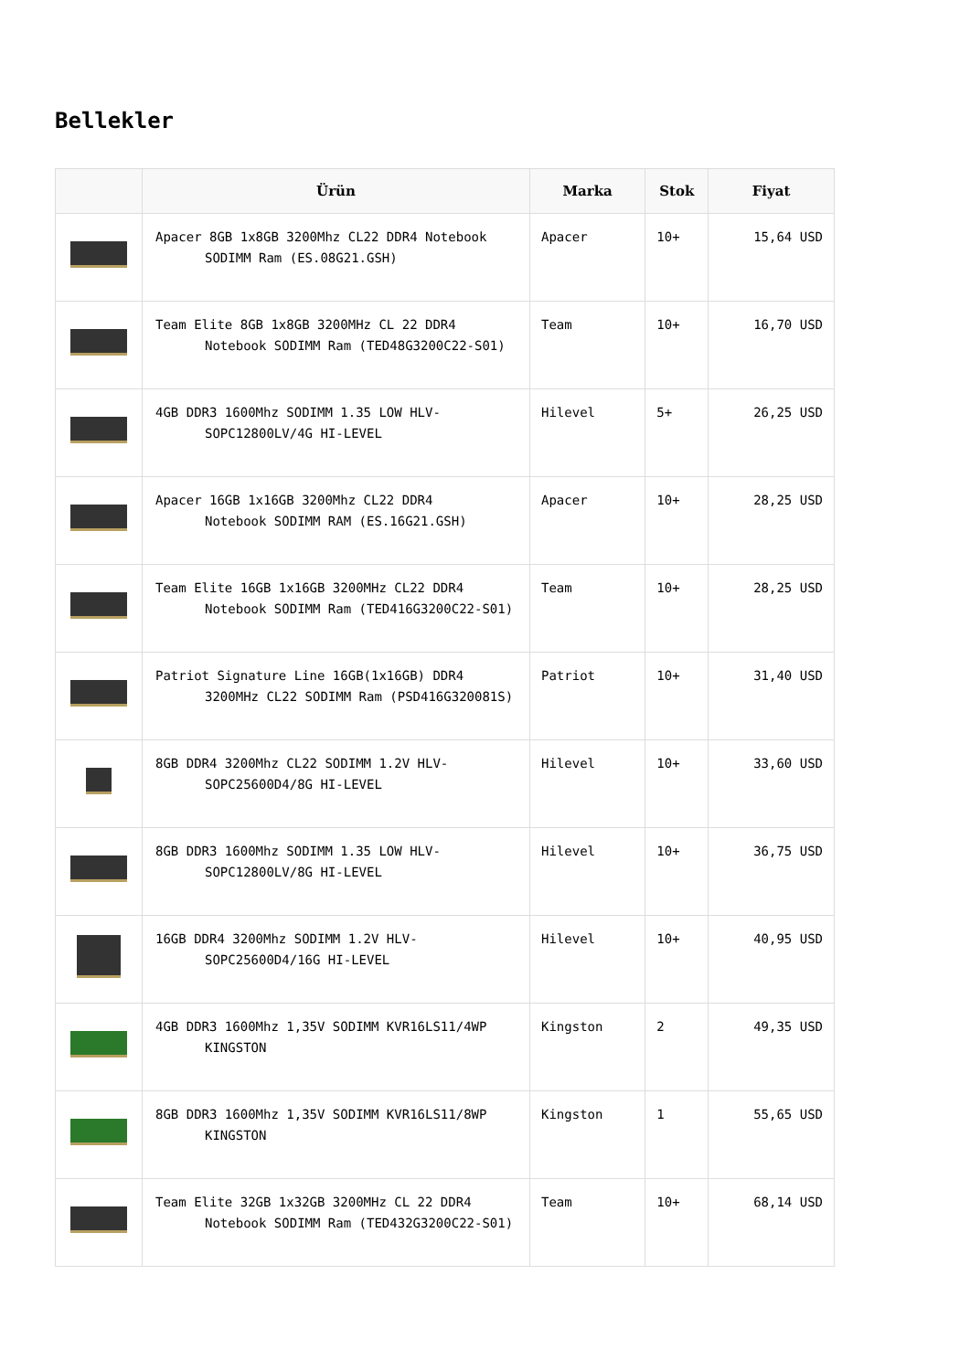Bellekler
| | Ürün | Marka | Stok | Fiyat |
| --- | --- | --- | --- | --- |
| | Apacer 8GB 1x8GB 3200Mhz CL22 DDR4 Notebook SODIMM Ram (ES.08G21.GSH) | Apacer | 10+ | 15,64 USD |
| | Team Elite 8GB 1x8GB 3200MHz CL 22 DDR4 Notebook SODIMM Ram (TED48G3200C22-S01) | Team | 10+ | 16,70 USD |
| | 4GB DDR3 1600Mhz SODIMM 1.35 LOW HLV- SOPC12800LV/4G HI-LEVEL | Hilevel | 5+ | 26,25 USD |
| | Apacer 16GB 1x16GB 3200Mhz CL22 DDR4 Notebook SODIMM RAM (ES.16G21.GSH) | Apacer | 10+ | 28,25 USD |
| | Team Elite 16GB 1x16GB 3200MHz CL22 DDR4 Notebook SODIMM Ram (TED416G3200C22-S01) | Team | 10+ | 28,25 USD |
| | Patriot Signature Line 16GB(1x16GB) DDR4 3200MHz CL22 SODIMM Ram (PSD416G320081S) | Patriot | 10+ | 31,40 USD |
| | 8GB DDR4 3200Mhz CL22 SODIMM 1.2V HLV- SOPC25600D4/8G HI-LEVEL | Hilevel | 10+ | 33,60 USD |
| | 8GB DDR3 1600Mhz SODIMM 1.35 LOW HLV- SOPC12800LV/8G HI-LEVEL | Hilevel | 10+ | 36,75 USD |
| | 16GB DDR4 3200Mhz SODIMM 1.2V HLV- SOPC25600D4/16G HI-LEVEL | Hilevel | 10+ | 40,95 USD |
| | 4GB DDR3 1600Mhz 1,35V SODIMM KVR16LS11/4WP KINGSTON | Kingston | 2 | 49,35 USD |
| | 8GB DDR3 1600Mhz 1,35V SODIMM KVR16LS11/8WP KINGSTON | Kingston | 1 | 55,65 USD |
| | Team Elite 32GB 1x32GB 3200MHz CL 22 DDR4 Notebook SODIMM Ram (TED432G3200C22-S01) | Team | 10+ | 68,14 USD |